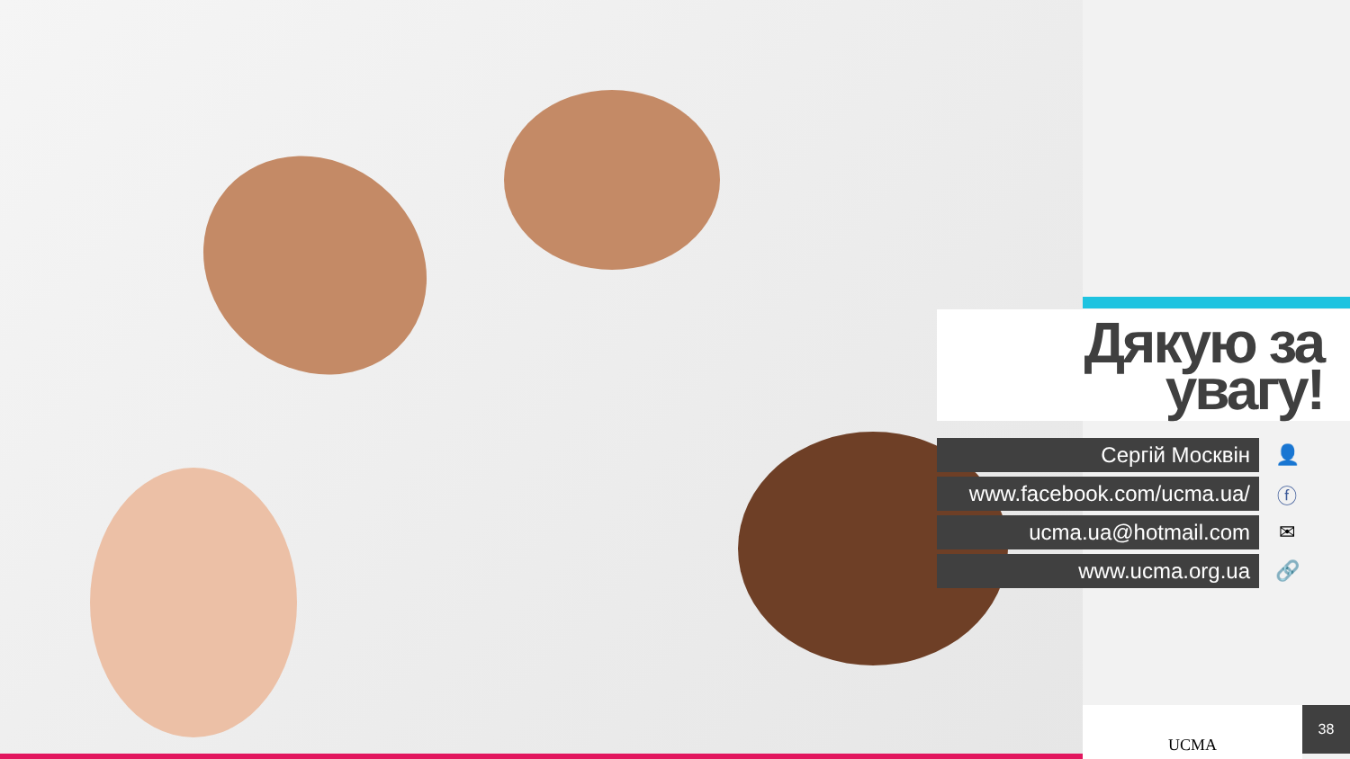Дякую за
увагу!
Сергій Москвін 👤
www.facebook.com/ucma.ua/ ⓕ
ucma.ua@hotmail.com ✉
www.ucma.org.ua 🔗
UCMA 38